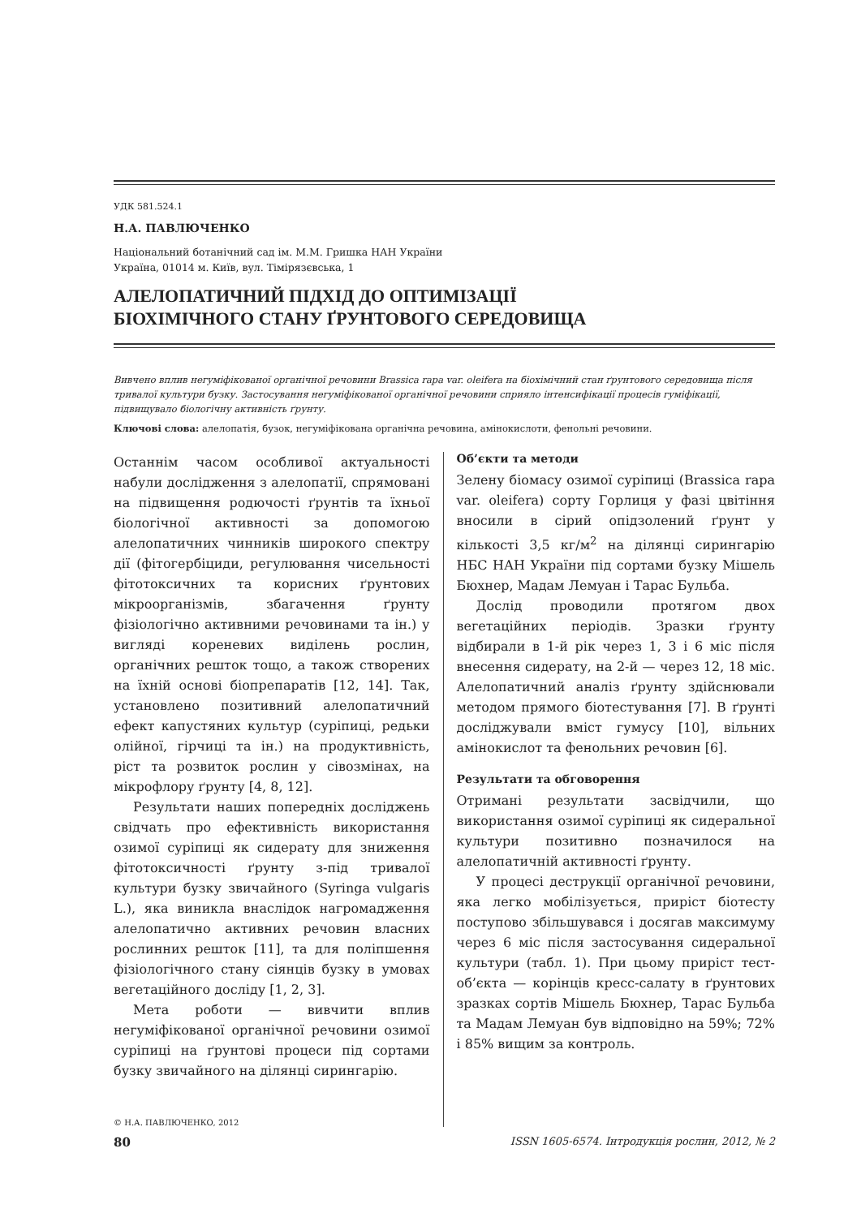УДК 581.524.1
Н.А. ПАВЛЮЧЕНКО
Національний ботанічний сад ім. М.М. Гришка НАН України
Україна, 01014 м. Київ, вул. Тімірязєвська, 1
АЛЕЛОПАТИЧНИЙ ПІДХІД ДО ОПТИМІЗАЦІЇ
БІОХІМІЧНОГО СТАНУ ҐРУНТОВОГО СЕРЕДОВИЩА
Вивчено вплив негуміфікованої органічної речовини Brassica rapa var. oleifera на біохімічний стан ґрунтового середовища після тривалої культури бузку. Застосування негуміфікованої органічної речовини сприяло інтенсифікації процесів гуміфікації, підвищувало біологічну активність ґрунту.
Ключові слова: алелопатія, бузок, негуміфікована органічна речовина, амінокислоти, фенольні речовини.
Останнім часом особливої актуальності набули дослідження з алелопатії, спрямовані на підвищення родючості ґрунтів та їхньої біологічної активності за допомогою алелопатичних чинників широкого спектру дії (фітогербіциди, регулювання чисельності фітотоксичних та корисних ґрунтових мікроорганізмів, збагачення ґрунту фізіологічно активними речовинами та ін.) у вигляді кореневих виділень рослин, органічних решток тощо, а також створених на їхній основі біопрепаратів [12, 14]. Так, установлено позитивний алелопатичний ефект капустяних культур (суріпиці, редьки олійної, гірчиці та ін.) на продуктивність, ріст та розвиток рослин у сівозмінах, на мікрофлору ґрунту [4, 8, 12].
Результати наших попередніх досліджень свідчать про ефективність використання озимої суріпиці як сидерату для зниження фітотоксичності ґрунту з-під тривалої культури бузку звичайного (Syringa vulgaris L.), яка виникла внаслідок нагромадження алелопатично активних речовин власних рослинних решток [11], та для поліпшення фізіологічного стану сіянців бузку в умовах вегетаційного досліду [1, 2, 3].
Мета роботи — вивчити вплив негуміфікованої органічної речовини озимої суріпиці на ґрунтові процеси під сортами бузку звичайного на ділянці сирингарію.
© Н.А. ПАВЛЮЧЕНКО, 2012
Об’єкти та методи
Зелену біомасу озимої суріпиці (Brassica rapa var. oleifera) сорту Горлиця у фазі цвітіння вносили в сірий опідзолений ґрунт у кількості 3,5 кг/м<sup>2</sup> на ділянці сирингарію НБС НАН України під сортами бузку Мішель Бюхнер, Мадам Лемуан і Тарас Бульба.
Дослід проводили протягом двох вегетаційних періодів. Зразки ґрунту відбирали в 1-й рік через 1, 3 і 6 міс після внесення сидерату, на 2-й — через 12, 18 міс. Алелопатичний аналіз ґрунту здійснювали методом прямого біотестування [7]. В ґрунті досліджували вміст гумусу [10], вільних амінокислот та фенольних речовин [6].
Результати та обговорення
Отримані результати засвідчили, що використання озимої суріпиці як сидеральної культури позитивно позначилося на алелопатичній активності ґрунту.
У процесі деструкції органічної речовини, яка легко мобілізується, приріст біотесту поступово збільшувався і досягав максимуму через 6 міс після застосування сидеральної культури (табл. 1). При цьому приріст тест-об’єкта — корінців кресс-салату в ґрунтових зразках сортів Мішель Бюхнер, Тарас Бульба та Мадам Лемуан був відповідно на 59%; 72% і 85% вищим за контроль.
80 ISSN 1605-6574. Інтродукція рослин, 2012, № 2